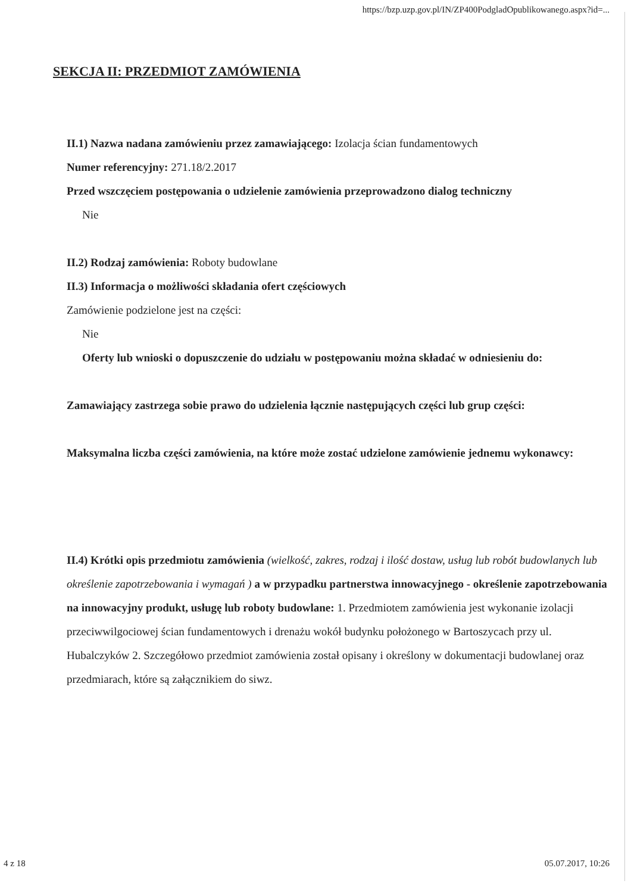https://bzp.uzp.gov.pl/IN/ZP400PodgladOpublikowanego.aspx?id=...
SEKCJA II: PRZEDMIOT ZAMÓWIENIA
II.1) Nazwa nadana zamówieniu przez zamawiającego: Izolacja ścian fundamentowych
Numer referencyjny: 271.18/2.2017
Przed wszczęciem postępowania o udzielenie zamówienia przeprowadzono dialog techniczny
Nie
II.2) Rodzaj zamówienia: Roboty budowlane
II.3) Informacja o możliwości składania ofert częściowych
Zamówienie podzielone jest na części:
Nie
Oferty lub wnioski o dopuszczenie do udziału w postępowaniu można składać w odniesieniu do:
Zamawiający zastrzega sobie prawo do udzielenia łącznie następujących części lub grup części:
Maksymalna liczba części zamówienia, na które może zostać udzielone zamówienie jednemu wykonawcy:
II.4) Krótki opis przedmiotu zamówienia (wielkość, zakres, rodzaj i ilość dostaw, usług lub robót budowlanych lub określenie zapotrzebowania i wymagań ) a w przypadku partnerstwa innowacyjnego - określenie zapotrzebowania na innowacyjny produkt, usługę lub roboty budowlane: 1. Przedmiotem zamówienia jest wykonanie izolacji przeciwwilgociowej ścian fundamentowych i drenażu wokół budynku położonego w Bartoszycach przy ul. Hubalczyków 2. Szczegółowo przedmiot zamówienia został opisany i określony w dokumentacji budowlanej oraz przedmiarach, które są załącznikiem do siwz.
4 z 18 05.07.2017, 10:26